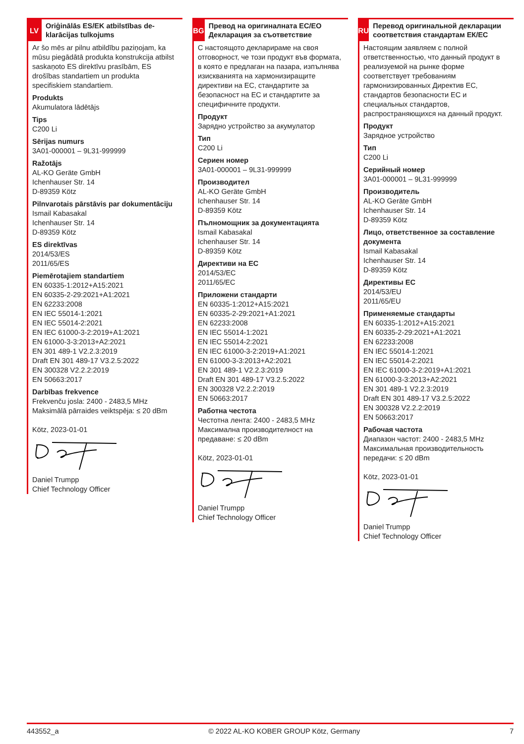LV
Oriģinālās ES/EK atbilstības de-klarācijas tulkojums
Ar šo mēs ar pilnu atbildību paziņojam, ka mūsu piegādātā produkta konstrukcija atbilst saskaņoto ES direktīvu prasībām, ES drošības standartiem un produkta specifiskiem standartiem.
Produkts
Akumulatora lādētājs
Tips
C200 Li
Sērijas numurs
3A01-000001 – 9L31-999999
Ražotājs
AL-KO Geräte GmbH
Ichenhauser Str. 14
D-89359 Kötz
Pilnvarotais pārstāvis par dokumentāciju
Ismail Kabasakal
Ichenhauser Str. 14
D-89359 Kötz
ES direktīvas
2014/53/ES
2011/65/ES
Piemērotajiem standartiem
EN 60335-1:2012+A15:2021
EN 60335-2-29:2021+A1:2021
EN 62233:2008
EN IEC 55014-1:2021
EN IEC 55014-2:2021
EN IEC 61000-3-2:2019+A1:2021
EN 61000-3-3:2013+A2:2021
EN 301 489-1 V2.2.3:2019
Draft EN 301 489-17 V3.2.5:2022
EN 300328 V2.2.2:2019
EN 50663:2017
Darbības frekvence
Frekvenču josla: 2400 - 2483,5 MHz
Maksimālā pārraides veiktspēja: ≤ 20 dBm
Kötz, 2023-01-01 Daniel Trumpp
Chief Technology Officer
BG
Превод на оригиналната ЕС/ЕО Декларация за съответствие
С настоящото декларираме на своя отговорност, че този продукт във формата, в която е предлаган на пазара, изпълнява изискванията на хармонизиращите директиви на ЕС, стандартите за безопасност на ЕС и стандартите за специфичните продукти.
Продукт
Зарядно устройство за акумулатор
Тип
C200 Li
Сериен номер
3A01-000001 – 9L31-999999
Производител
AL-KO Geräte GmbH
Ichenhauser Str. 14
D-89359 Kötz
Пълномощник за документацията
Ismail Kabasakal
Ichenhauser Str. 14
D-89359 Kötz
Директиви на ЕС
2014/53/ЕС
2011/65/ЕС
Приложени стандарти
EN 60335-1:2012+A15:2021
EN 60335-2-29:2021+A1:2021
EN 62233:2008
EN IEC 55014-1:2021
EN IEC 55014-2:2021
EN IEC 61000-3-2:2019+A1:2021
EN 61000-3-3:2013+A2:2021
EN 301 489-1 V2.2.3:2019
Draft EN 301 489-17 V3.2.5:2022
EN 300328 V2.2.2:2019
EN 50663:2017
Работна честота
Честотна лента: 2400 - 2483,5 MHz
Максимална производителност на предаване: ≤ 20 dBm
Kötz, 2023-01-01 Daniel Trumpp
Chief Technology Officer
RU
Перевод оригинальной декларации соответствия стандартам ЕК/ЕС
Настоящим заявляем с полной ответственностью, что данный продукт в реализуемой на рынке форме соответствует требованиям гармонизированных Директив ЕС, стандартов безопасности ЕС и специальных стандартов, распространяющихся на данный продукт.
Продукт
Зарядное устройство
Тип
C200 Li
Серийный номер
3A01-000001 – 9L31-999999
Производитель
AL-KO Geräte GmbH
Ichenhauser Str. 14
D-89359 Kötz
Лицо, ответственное за составление документа
Ismail Kabasakal
Ichenhauser Str. 14
D-89359 Kötz
Директивы ЕС
2014/53/EU
2011/65/EU
Применяемые стандарты
EN 60335-1:2012+A15:2021
EN 60335-2-29:2021+A1:2021
EN 62233:2008
EN IEC 55014-1:2021
EN IEC 55014-2:2021
EN IEC 61000-3-2:2019+A1:2021
EN 61000-3-3:2013+A2:2021
EN 301 489-1 V2.2.3:2019
Draft EN 301 489-17 V3.2.5:2022
EN 300328 V2.2.2:2019
EN 50663:2017
Рабочая частота
Диапазон частот: 2400 - 2483,5 MHz
Максимальная производительность передачи: ≤ 20 dBm
Kötz, 2023-01-01 Daniel Trumpp
Chief Technology Officer
443552_a © 2022 AL-KO KOBER GROUP Kötz, Germany 7